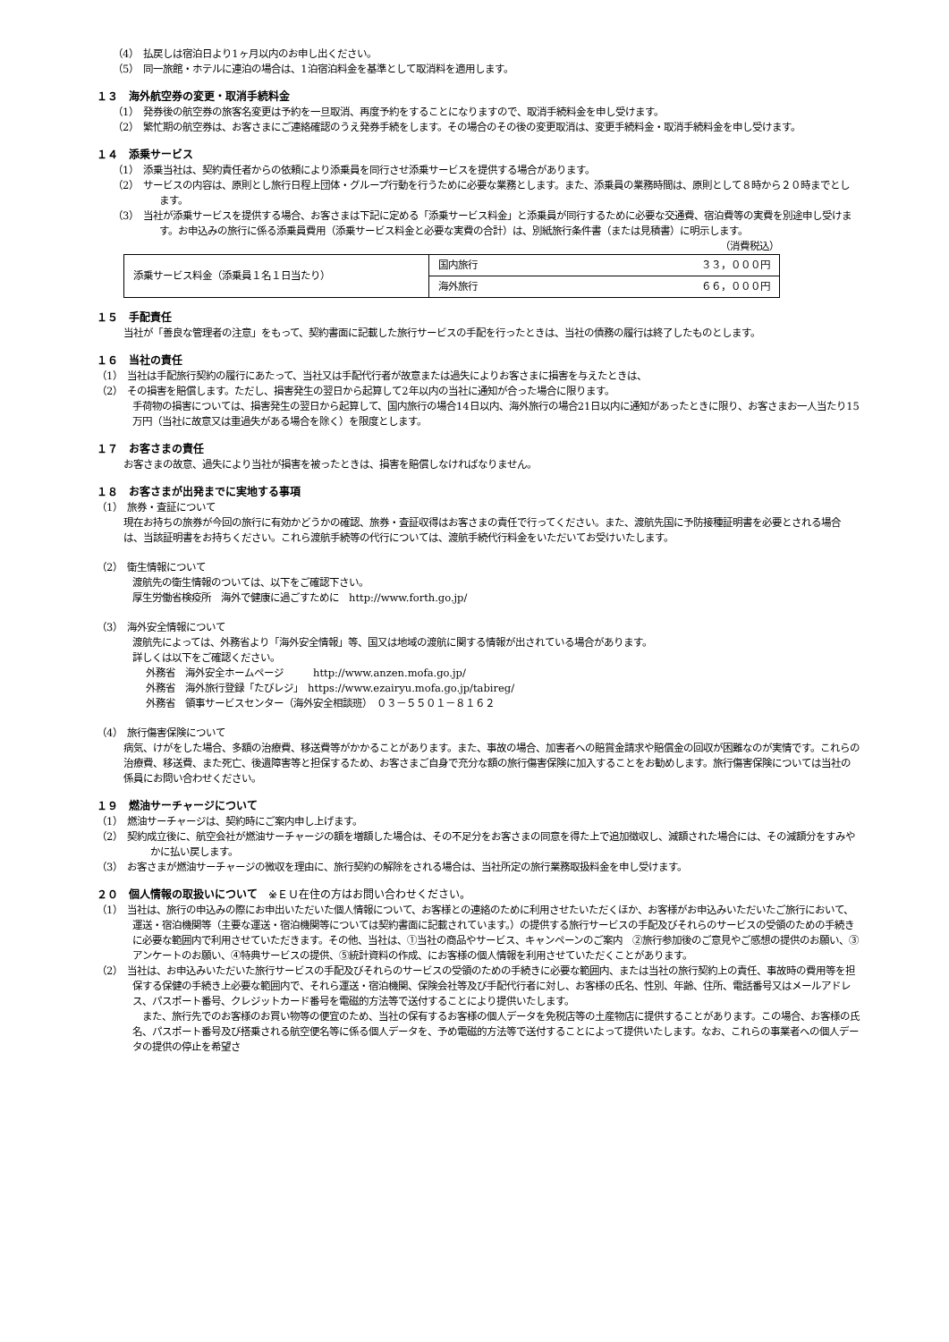（4）　払戻しは宿泊日より1ヶ月以内のお申し出ください。
（5）　同一旅館・ホテルに連泊の場合は、1泊宿泊料金を基準として取消料を適用します。
１３　海外航空券の変更・取消手続料金
（1）　発券後の航空券の旅客名変更は予約を一旦取消、再度予約をすることになりますので、取消手続料金を申し受けます。
（2）　繁忙期の航空券は、お客さまにご連絡確認のうえ発券手続をします。その場合のその後の変更取消は、変更手続料金・取消手続料金を申し受けます。
１４　添乗サービス
（1）　添乗当社は、契約責任者からの依頼により添乗員を同行させ添乗サービスを提供する場合があります。
（2）　サービスの内容は、原則とし旅行日程上団体・グループ行動を行うために必要な業務とします。また、添乗員の業務時間は、原則として８時から２０時までとします。
（3）　当社が添乗サービスを提供する場合、お客さまは下記に定める「添乗サービス料金」と添乗員が同行するために必要な交通費、宿泊費等の実費を別途申し受けます。お申込みの旅行に係る添乗員費用（添乗サービス料金と必要な実費の合計）は、別紙旅行条件書（または見積書）に明示します。
（消費税込）
| 添乗サービス料金（添乗員１名１日当たり） | 国内旅行 ３３，０００円 |
| | 海外旅行 ６６，０００円 |
１５　手配責任
当社が「善良な管理者の注意」をもって、契約書面に記載した旅行サービスの手配を行ったときは、当社の債務の履行は終了したものとします。
１６　当社の責任
（1）　当社は手配旅行契約の履行にあたって、当社又は手配代行者が故意または過失によりお客さまに損害を与えたときは、
（2）　その損害を賠償します。ただし、損害発生の翌日から起算して2年以内の当社に通知が合った場合に限ります。
手荷物の損害については、損害発生の翌日から起算して、国内旅行の場合14日以内、海外旅行の場合21日以内に通知があったときに限り、お客さまお一人当たり15万円（当社に故意又は重過失がある場合を除く）を限度とします。
１７　お客さまの責任
お客さまの故意、過失により当社が損害を被ったときは、損害を賠償しなければなりません。
１８　お客さまが出発までに実地する事項
（1）　旅券・査証について
現在お持ちの旅券が今回の旅行に有効かどうかの確認、旅券・査証収得はお客さまの責任で行ってください。また、渡航先国に予防接種証明書を必要とされる場合は、当該証明書をお持ちください。これら渡航手続等の代行については、渡航手続代行料金をいただいてお受けいたします。
（2）　衛生情報について
渡航先の衛生情報のついては、以下をご確認下さい。
厚生労働省検疫所　海外で健康に過ごすために　http://www.forth.go.jp/
（3）　海外安全情報について
渡航先によっては、外務省より「海外安全情報」等、国又は地域の渡航に関する情報が出されている場合があります。
詳しくは以下をご確認ください。
外務省　海外安全ホームページ　　　http://www.anzen.mofa.go.jp/
外務省　海外旅行登録「たびレジ」　https://www.ezairyu.mofa.go.jp/tabireg/
外務省　領事サービスセンター（海外安全相談班）　０３－５５０１－８１６２
（4）　旅行傷害保険について
病気、けがをした場合、多額の治療費、移送費等がかかることがあります。また、事故の場合、加害者への賠賞金請求や賠償金の回収が困難なのが実情です。これらの治療費、移送費、また死亡、後遺障害等と担保するため、お客さまご自身で充分な額の旅行傷害保険に加入することをお勧めします。旅行傷害保険については当社の係員にお問い合わせください。
１９　燃油サーチャージについて
（1）　燃油サーチャージは、契約時にご案内申し上げます。
（2）　契約成立後に、航空会社が燃油サーチャージの額を増額した場合は、その不足分をお客さまの同意を得た上で追加徴収し、減額された場合には、その減額分をすみやかに払い戻します。
（3）　お客さまが燃油サーチャージの微収を理由に、旅行契約の解除をされる場合は、当社所定の旅行業務取扱料金を申し受けます。
２０　個人情報の取扱いについて　※ＥＵ在住の方はお問い合わせください。
（1）　当社は、旅行の申込みの際にお申出いただいた個人情報について、お客様との連絡のために利用させたいただくほか、お客様がお申込みいただいたご旅行において、運送・宿泊機関等（主要な運送・宿泊機関等については契約書面に記載されています。）の提供する旅行サービスの手配及びそれらのサービスの受領のための手続きに必要な範囲内で利用させていただきます。その他、当社は、①当社の商品やサービス、キャンペーンのご案内　②旅行参加後のご意見やご感想の提供のお願い、③アンケートのお願い、④特典サービスの提供、⑤統計資料の作成、にお客様の個人情報を利用させていただくことがあります。
（2）　当社は、お申込みいただいた旅行サービスの手配及びそれらのサービスの受領のための手続きに必要な範囲内、または当社の旅行契約上の責任、事故時の費用等を担保する保健の手続き上必要な範囲内で、それら運送・宿泊機関、保険会社等及び手配代行者に対し、お客様の氏名、性別、年齢、住所、電話番号又はメールアドレス、パスポート番号、クレジットカード番号を電磁的方法等で送付することにより提供いたします。
　また、旅行先でのお客様のお買い物等の便宜のため、当社の保有するお客様の個人データを免税店等の土産物店に提供することがあります。この場合、お客様の氏名、パスポート番号及び搭乗される航空便名等に係る個人データを、予め電磁的方法等で送付することによって提供いたします。なお、これらの事業者への個人データの提供の停止を希望さ